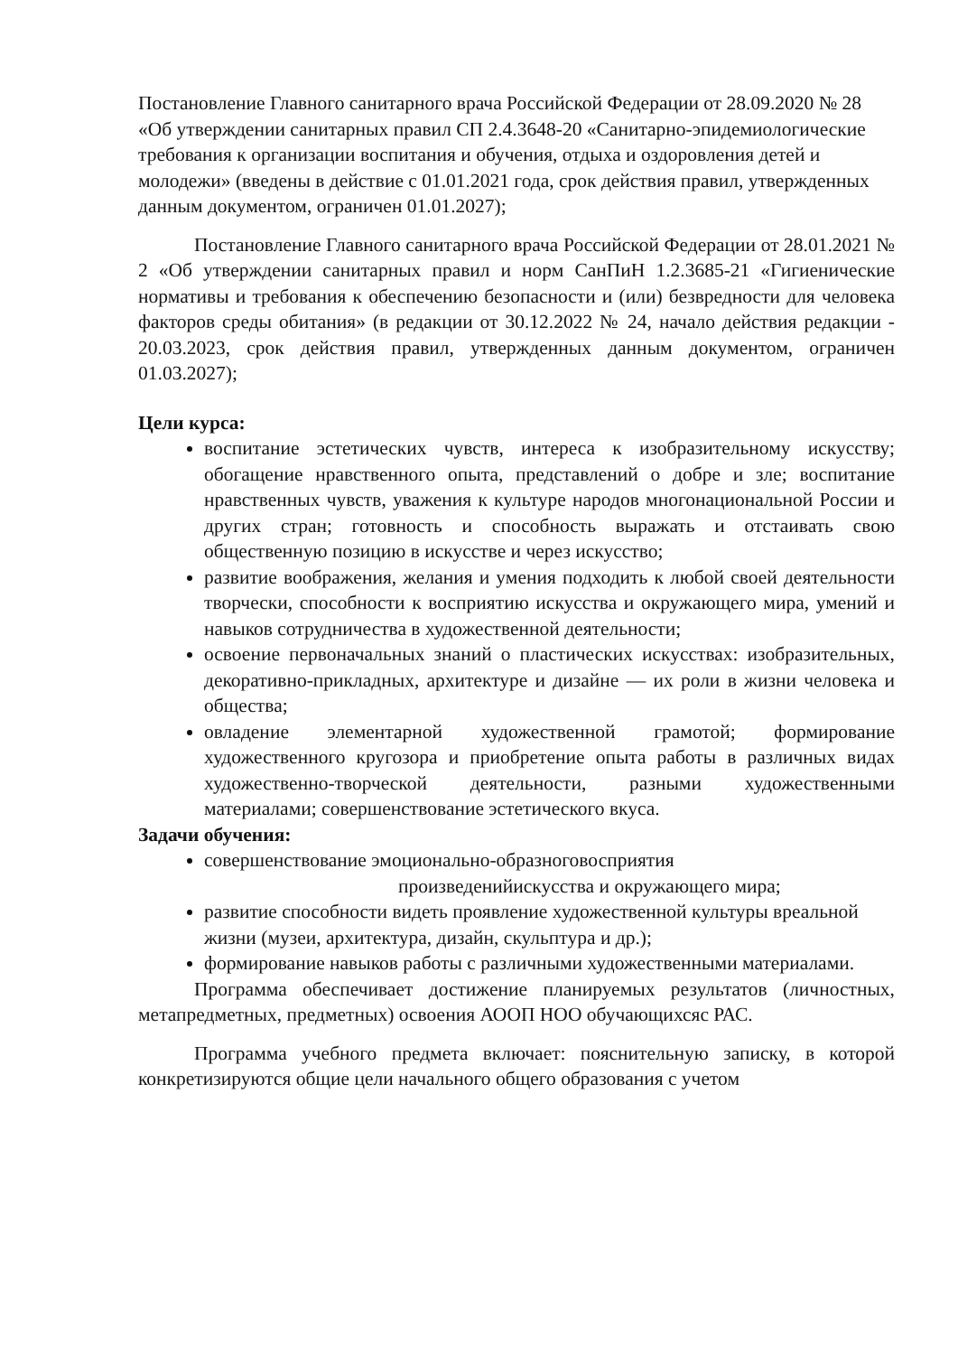Постановление Главного санитарного врача Российской Федерации от 28.09.2020 № 28 «Об утверждении санитарных правил СП 2.4.3648-20 «Санитарно-эпидемиологические требования к организации воспитания и обучения, отдыха и оздоровления детей и молодежи» (введены в действие с 01.01.2021 года, срок действия правил, утвержденных данным документом, ограничен 01.01.2027);
Постановление Главного санитарного врача Российской Федерации от 28.01.2021 № 2 «Об утверждении санитарных правил и норм СанПиН 1.2.3685-21 «Гигиенические нормативы и требования к обеспечению безопасности и (или) безвредности для человека факторов среды обитания» (в редакции от 30.12.2022 № 24, начало действия редакции - 20.03.2023, срок действия правил, утвержденных данным документом, ограничен 01.03.2027);
Цели курса:
воспитание эстетических чувств, интереса к изобразительному искусству; обогащение нравственного опыта, представлений о добре и зле; воспитание нравственных чувств, уважения к культуре народов многонациональной России и других стран; готовность и способность выражать и отстаивать свою общественную позицию в искусстве и через искусство;
развитие воображения, желания и умения подходить к любой своей деятельности творчески, способности к восприятию искусства и окружающего мира, умений и навыков сотрудничества в художественной деятельности;
освоение первоначальных знаний о пластических искусствах: изобразительных, декоративно-прикладных, архитектуре и дизайне — их роли в жизни человека и общества;
овладение элементарной художественной грамотой; формирование художественного кругозора и приобретение опыта работы в различных видах художественно-творческой деятельности, разными художественными материалами; совершенствование эстетического вкуса.
Задачи обучения:
совершенствование эмоционально-образноговосприятия
произведенийискусства и окружающего мира;
развитие способности видеть проявление художественной культуры вреальной жизни (музеи, архитектура, дизайн, скульптура и др.);
формирование навыков работы с различными художественными материалами.
Программа обеспечивает достижение планируемых результатов (личностных, метапредметных, предметных) освоения АООП НОО обучающихсяс РАС.
Программа учебного предмета включает: пояснительную записку, в которой конкретизируются общие цели начального общего образования с учетом